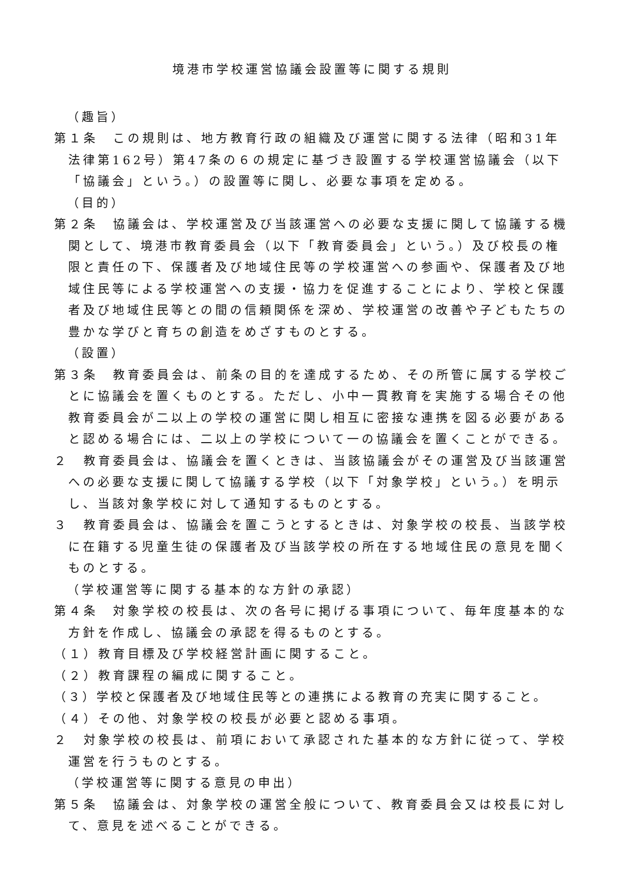境港市学校運営協議会設置等に関する規則
（趣旨）
第１条　この規則は、地方教育行政の組織及び運営に関する法律（昭和31年法律第162号）第47条の６の規定に基づき設置する学校運営協議会（以下「協議会」という。）の設置等に関し、必要な事項を定める。
（目的）
第２条　協議会は、学校運営及び当該運営への必要な支援に関して協議する機関として、境港市教育委員会（以下「教育委員会」という。）及び校長の権限と責任の下、保護者及び地域住民等の学校運営への参画や、保護者及び地域住民等による学校運営への支援・協力を促進することにより、学校と保護者及び地域住民等との間の信頼関係を深め、学校運営の改善や子どもたちの豊かな学びと育ちの創造をめざすものとする。
（設置）
第３条　教育委員会は、前条の目的を達成するため、その所管に属する学校ごとに協議会を置くものとする。ただし、小中一貫教育を実施する場合その他教育委員会が二以上の学校の運営に関し相互に密接な連携を図る必要があると認める場合には、二以上の学校について一の協議会を置くことができる。
２　教育委員会は、協議会を置くときは、当該協議会がその運営及び当該運営への必要な支援に関して協議する学校（以下「対象学校」という。）を明示し、当該対象学校に対して通知するものとする。
３　教育委員会は、協議会を置こうとするときは、対象学校の校長、当該学校に在籍する児童生徒の保護者及び当該学校の所在する地域住民の意見を聞くものとする。
（学校運営等に関する基本的な方針の承認）
第４条　対象学校の校長は、次の各号に掲げる事項について、毎年度基本的な方針を作成し、協議会の承認を得るものとする。
（１）教育目標及び学校経営計画に関すること。
（２）教育課程の編成に関すること。
（３）学校と保護者及び地域住民等との連携による教育の充実に関すること。
（４）その他、対象学校の校長が必要と認める事項。
２　対象学校の校長は、前項において承認された基本的な方針に従って、学校運営を行うものとする。
（学校運営等に関する意見の申出）
第５条　協議会は、対象学校の運営全般について、教育委員会又は校長に対して、意見を述べることができる。